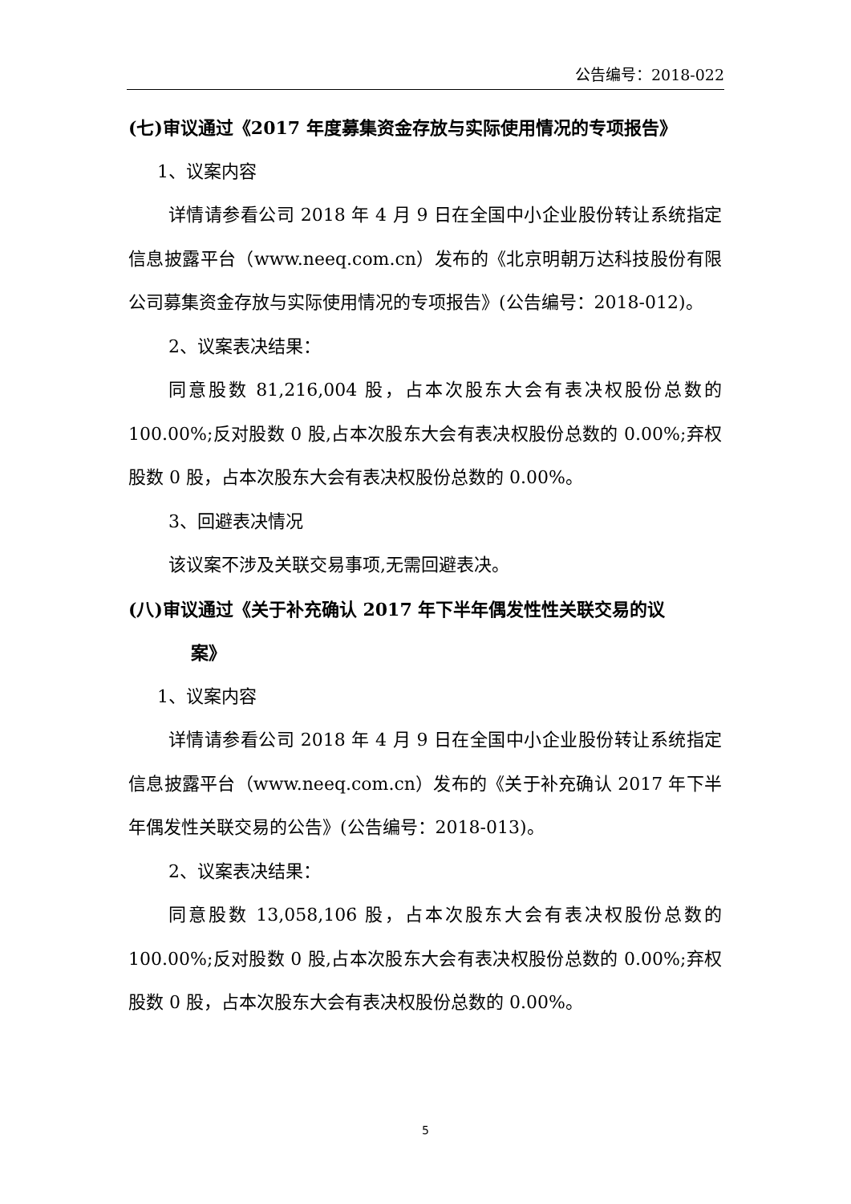公告编号：2018-022
(七)审议通过《2017 年度募集资金存放与实际使用情况的专项报告》
1、议案内容
详情请参看公司 2018 年 4 月 9 日在全国中小企业股份转让系统指定信息披露平台（www.neeq.com.cn）发布的《北京明朝万达科技股份有限公司募集资金存放与实际使用情况的专项报告》(公告编号：2018-012)。
2、议案表决结果：
同意股数 81,216,004 股，占本次股东大会有表决权股份总数的 100.00%;反对股数 0 股,占本次股东大会有表决权股份总数的 0.00%;弃权股数 0 股，占本次股东大会有表决权股份总数的 0.00%。
3、回避表决情况
该议案不涉及关联交易事项,无需回避表决。
(八)审议通过《关于补充确认 2017 年下半年偶发性性关联交易的议
案》
1、议案内容
详情请参看公司 2018 年 4 月 9 日在全国中小企业股份转让系统指定信息披露平台（www.neeq.com.cn）发布的《关于补充确认 2017 年下半年偶发性关联交易的公告》(公告编号：2018-013)。
2、议案表决结果：
同意股数 13,058,106 股，占本次股东大会有表决权股份总数的 100.00%;反对股数 0 股,占本次股东大会有表决权股份总数的 0.00%;弃权股数 0 股，占本次股东大会有表决权股份总数的 0.00%。
5